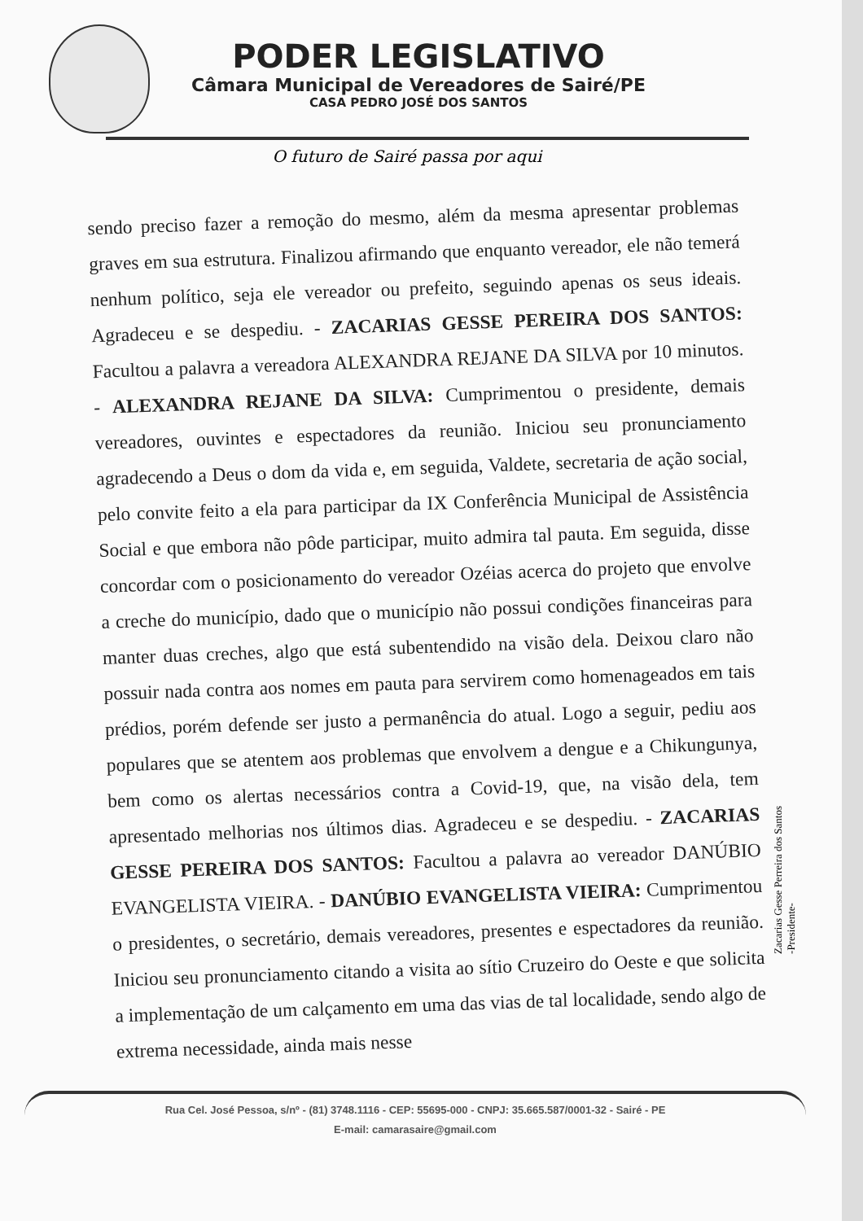PODER LEGISLATIVO
Câmara Municipal de Vereadores de Sairé/PE
CASA PEDRO JOSÉ DOS SANTOS
O futuro de Sairé passa por aqui
sendo preciso fazer a remoção do mesmo, além da mesma apresentar problemas graves em sua estrutura. Finalizou afirmando que enquanto vereador, ele não temerá nenhum político, seja ele vereador ou prefeito, seguindo apenas os seus ideais. Agradeceu e se despediu. - ZACARIAS GESSE PEREIRA DOS SANTOS: Facultou a palavra a vereadora ALEXANDRA REJANE DA SILVA por 10 minutos. - ALEXANDRA REJANE DA SILVA: Cumprimentou o presidente, demais vereadores, ouvintes e espectadores da reunião. Iniciou seu pronunciamento agradecendo a Deus o dom da vida e, em seguida, Valdete, secretaria de ação social, pelo convite feito a ela para participar da IX Conferência Municipal de Assistência Social e que embora não pôde participar, muito admira tal pauta. Em seguida, disse concordar com o posicionamento do vereador Ozéias acerca do projeto que envolve a creche do município, dado que o município não possui condições financeiras para manter duas creches, algo que está subentendido na visão dela. Deixou claro não possuir nada contra aos nomes em pauta para servirem como homenageados em tais prédios, porém defende ser justo a permanência do atual. Logo a seguir, pediu aos populares que se atentem aos problemas que envolvem a dengue e a Chikungunya, bem como os alertas necessários contra a Covid-19, que, na visão dela, tem apresentado melhorias nos últimos dias. Agradeceu e se despediu. - ZACARIAS GESSE PEREIRA DOS SANTOS: Facultou a palavra ao vereador DANÚBIO EVANGELISTA VIEIRA. - DANÚBIO EVANGELISTA VIEIRA: Cumprimentou o presidentes, o secretário, demais vereadores, presentes e espectadores da reunião. Iniciou seu pronunciamento citando a visita ao sítio Cruzeiro do Oeste e que solicita a implementação de um calçamento em uma das vias de tal localidade, sendo algo de extrema necessidade, ainda mais nesse
Zacarias Gesse Perreira dos Santos
-Presidente-
Rua Cel. José Pessoa, s/nº - (81) 3748.1116 - CEP: 55695-000 - CNPJ: 35.665.587/0001-32 - Sairé - PE
E-mail: camarasaire@gmail.com